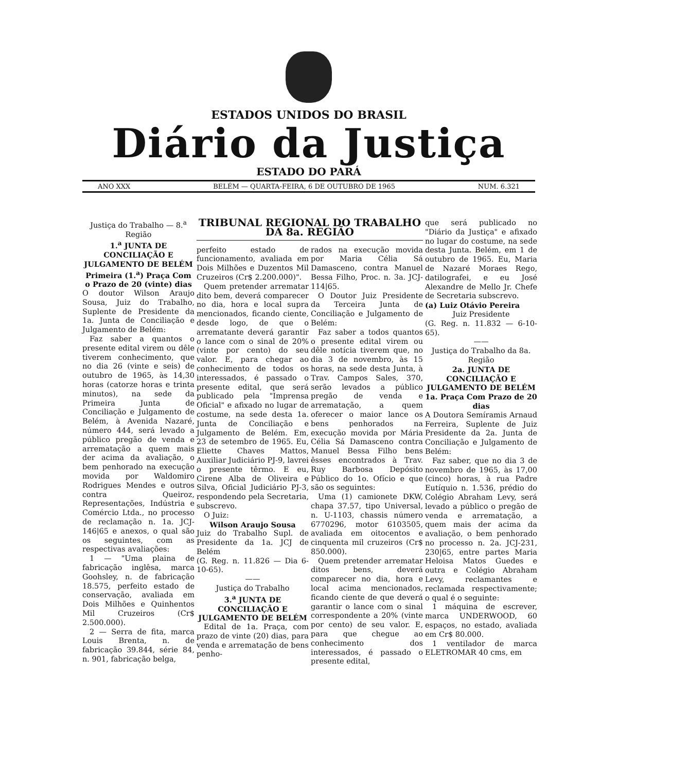ESTADOS UNIDOS DO BRASIL
Diário da Justiça
ESTADO DO PARÁ
ANO XXX BELÉM — QUARTA-FEIRA, 6 DE OUTUBRO DE 1965 NUM. 6.321
Justiça do Trabalho — 8.<sup>a</sup> Região
1.<sup>a</sup> JUNTA DE CONCILIAÇÃO E JULGAMENTO DE BELÉM
Primeira (1.<sup>a</sup>) Praça Com o Prazo de 20 (vinte) dias
O doutor Wilson Araujo Sousa, Juiz do Trabalho, Suplente de Presidente da 1a. Junta de Conciliação e Julgamento de Belém:
Faz saber a quantos o presente edital virem ou dêle tiverem conhecimento, que no dia 26 (vinte e seis) de outubro de 1965, às 14,30 horas (catorze horas e trinta minutos), na sede da Primeira Junta de Conciliação e Julgamento de Belém, à Avenida Nazaré, número 444, será levado a público pregão de venda e arrematação a quem mais der acima da avaliação, o bem penhorado na execução movida por Waldomiro Rodrigues Mendes e outros contra Queiroz, Representações, Indústria e Comércio Ltda., no processo de reclamação n. 1a. JCJ-146|65 e anexos, o qual são os seguintes, com as respectivas avaliações:
1 — "Uma plaina de fabricação inglêsa, marca Goohsley, n. de fabricação 18.575, perfeito estado de conservação, avaliada em Dois Milhões e Quinhentos Mil Cruzeiros (Cr$ 2.500.000).
2 — Serra de fita, marca Louis Brenta, n. de fabricação 39.844, série 84, n. 901, fabricação belga,
TRIBUNAL REGIONAL DO TRABALHO DA 8a. REGIÃO
que será publicado no "Diário da Justiça" e afixado no lugar do costume, na sede desta Junta. Belém, em 1 de outubro de 1965. Eu, Maria de Nazaré Moraes Rego, datilografei, e eu José Alexandre de Mello Jr. Chefe de Secretaria subscrevo.
(a) Luiz Otávio Pereira
Juiz Presidente
(G. Reg. n. 11.832 — 6-10-65).
——
Justiça do Trabalho da 8a. Região
2a. JUNTA DE CONCILIAÇÃO E JULGAMENTO DE BELÉM
1a. Praça Com Prazo de 20 dias
A Doutora Semíramis Arnaud Ferreira, Suplente de Juiz Presidente da 2a. Junta de Conciliação e Julgamento de Belém:
Faz saber, que no dia 3 de novembro de 1965, às 17,00 (cinco) horas, à rua Padre Eutíquio n. 1.536, prédio do Colégio Abraham Levy, será levado a público o pregão de venda e arrematação, a quem mais der acima da avaliação, o bem penhorado no processo n. 2a. JCJ-231, 230|65, entre partes Maria Heloisa Matos Guedes e outra e Colégio Abraham Levy, reclamantes e reclamada respectivamente; o qual é o seguinte:
1 máquina de escrever, marca UNDERWOOD, 60 espaços, no estado, avaliada em Cr$ 80.000.
1 ventilador de marca ELETROMAR 40 cms, em
perfeito estado de funcionamento, avaliada em Dois Milhões e Duzentos Mil Cruzeiros (Cr$ 2.200.000)".
Quem pretender arrematar dito bem, deverá comparecer no dia, hora e local supra mencionados, ficando ciente, desde logo, de que o arrematante deverá garantir o lance com o sinal de 20% (vinte por cento) do seu valor. E, para chegar ao conhecimento de todos os interessados, é passado o presente edital, que será publicado pela "Imprensa Oficial" e afixado no lugar de costume, na sede desta 1a. Junta de Conciliação e Julgamento de Belém. Em, 23 de setembro de 1965. Eu, Eliette Chaves Mattos, Auxiliar Judiciário PJ-9, lavrei o presente têrmo. E eu, Cirene Alba de Oliveira e Silva, Oficial Judiciário PJ-3, respondendo pela Secretaria, subscrevo.
O Juiz:
Wilson Araujo Sousa
Juiz do Trabalho Supl. de Presidente da 1a. JCJ de Belém
(G. Reg. n. 11.826 — Dia 6-10-65).
——
Justiça do Trabalho
3.<sup>a</sup> JUNTA DE CONCILIAÇÃO E JULGAMENTO DE BELÉM
Edital de 1a. Praça, com prazo de vinte (20) dias, para venda e arrematação de bens penho-
rados na execução movida por Maria Célia Sá Damasceno, contra Manuel Bessa Filho, Proc. n. 3a. JCJ-114|65.
O Doutor Juiz Presidente da Terceira Junta de Conciliação e Julgamento de Belém:
Faz saber a todos quantos o presente edital virem ou dêle notícia tiverem que, no dia 3 de novembro, às 15 horas, na sede desta Junta, à Trav. Campos Sales, 370, serão levados a público pregão de venda e arrematação, a quem oferecer o maior lance os bens penhorados na execução movida por Mária Célia Sá Damasceno contra Manuel Bessa Filho bens êsses encontrados à Trav. Ruy Barbosa Depósito Público do 1o. Ofício e que são os seguintes:
Uma (1) camionete DKW, chapa 37.57, tipo Universal, n. U-1103, chassis número 6770296, motor 6103505, avaliada em oitocentos e cinquenta mil cruzeiros (Cr$ 850.000).
Quem pretender arrematar ditos bens, deverá comparecer no dia, hora e local acima mencionados, ficando ciente de que deverá garantir o lance com o sinal correspondente a 20% (vinte por cento) de seu valor. E, para que chegue ao conhecimento dos interessados, é passado o presente edital,